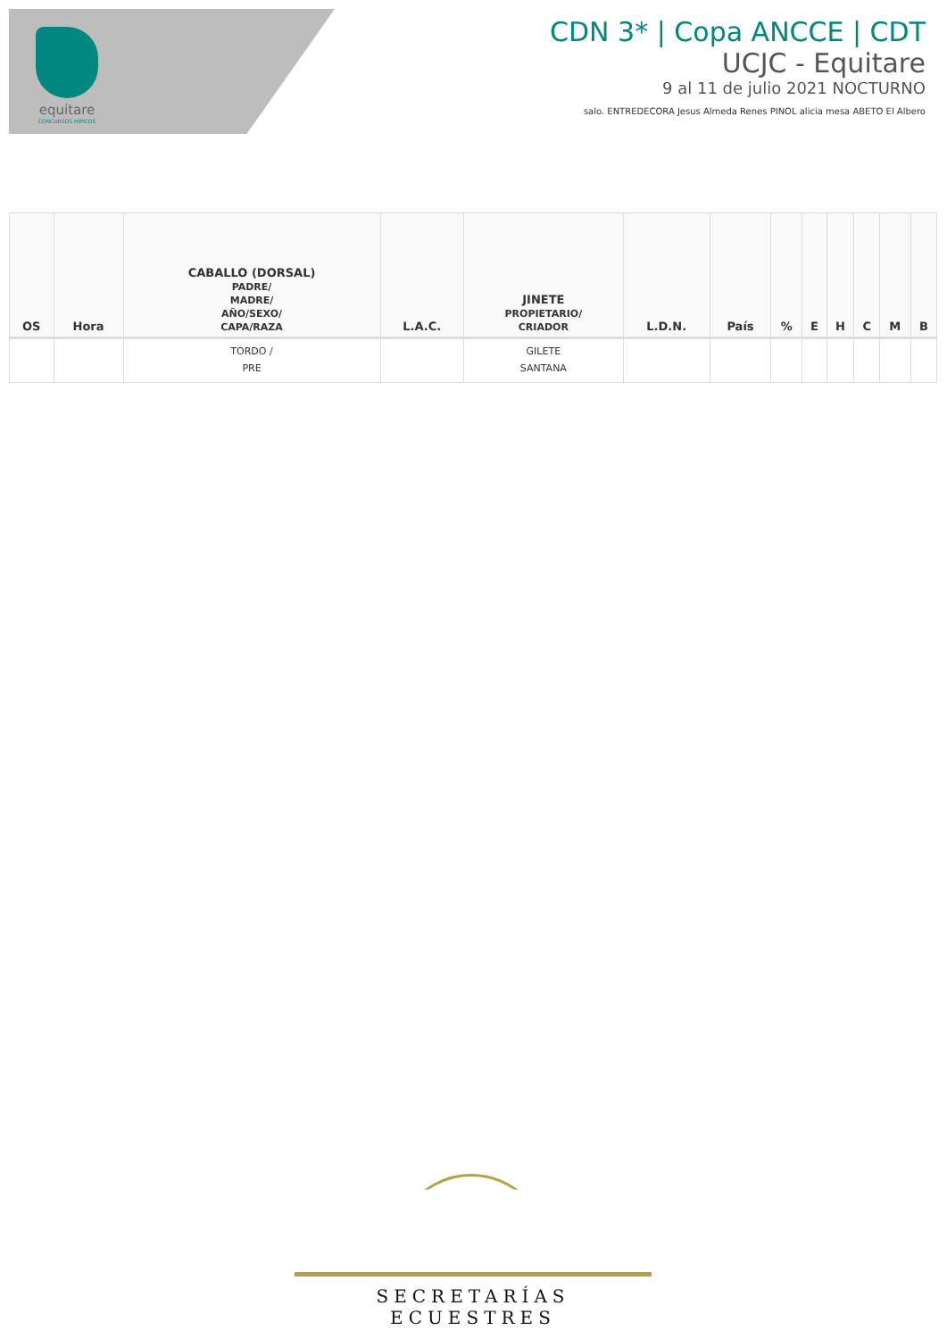equitare
CONCURSOS HIPICOS
CDN 3* | Copa ANCCE | CDT
UCJC - Equitare
9 al 11 de julio 2021 NOCTURNO
salo. ENTREDECORA Jesus Almeda Renes PINOL alicia mesa ABETO El Albero
| OS | Hora | CABALLO (DORSAL) PADRE/ MADRE/ AÑO/SEXO/ CAPA/RAZA | L.A.C. | JINETE PROPIETARIO/ CRIADOR | L.D.N. | País | % | E | H | C | M | B |
| --- | --- | --- | --- | --- | --- | --- | --- | --- | --- | --- | --- | --- |
| | | TORDO / PRE | | GILETE SANTANA | | | | | | | | |
SECRETARÍAS ECUESTRES